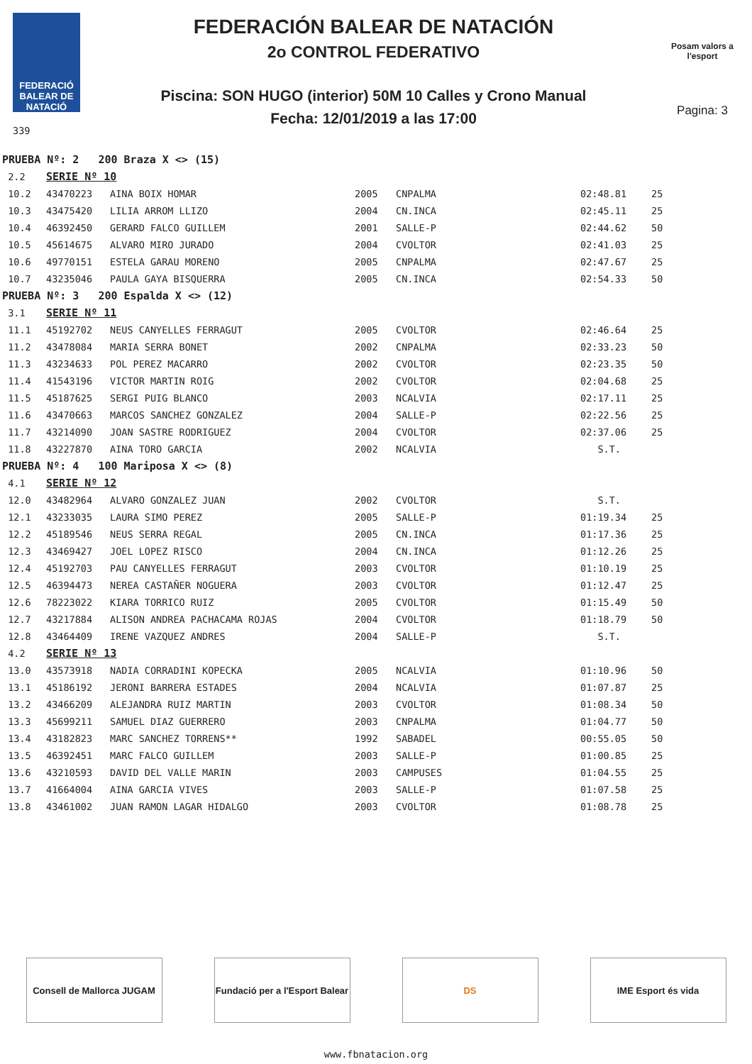FEDERACIÓ BALEAR DE NATACIÓ
339
FEDERACIÓN BALEAR DE NATACIÓN
2o CONTROL FEDERATIVO
Piscina: SON HUGO (interior) 50M 10 Calles y Crono Manual
Fecha: 12/01/2019 a las 17:00
Posam valors a l'esport
Pagina: 3
| PRUEBA Nº: 2 200 Braza X <> (15) | | | | | | |
| 2.2 | SERIE Nº 10 | | | | | |
| 10.2 | 43470223 | AINA BOIX HOMAR | 2005 | CNPALMA | 02:48.81 | 25 |
| 10.3 | 43475420 | LILIA ARROM LLIZO | 2004 | CN.INCA | 02:45.11 | 25 |
| 10.4 | 46392450 | GERARD FALCO GUILLEM | 2001 | SALLE-P | 02:44.62 | 50 |
| 10.5 | 45614675 | ALVARO MIRO JURADO | 2004 | CVOLTOR | 02:41.03 | 25 |
| 10.6 | 49770151 | ESTELA GARAU MORENO | 2005 | CNPALMA | 02:47.67 | 25 |
| 10.7 | 43235046 | PAULA GAYA BISQUERRA | 2005 | CN.INCA | 02:54.33 | 50 |
| PRUEBA Nº: 3 200 Espalda X <> (12) | | | | | | |
| 3.1 | SERIE Nº 11 | | | | | |
| 11.1 | 45192702 | NEUS CANYELLES FERRAGUT | 2005 | CVOLTOR | 02:46.64 | 25 |
| 11.2 | 43478084 | MARIA SERRA BONET | 2002 | CNPALMA | 02:33.23 | 50 |
| 11.3 | 43234633 | POL PEREZ MACARRO | 2002 | CVOLTOR | 02:23.35 | 50 |
| 11.4 | 41543196 | VICTOR MARTIN ROIG | 2002 | CVOLTOR | 02:04.68 | 25 |
| 11.5 | 45187625 | SERGI PUIG BLANCO | 2003 | NCALVIA | 02:17.11 | 25 |
| 11.6 | 43470663 | MARCOS SANCHEZ GONZALEZ | 2004 | SALLE-P | 02:22.56 | 25 |
| 11.7 | 43214090 | JOAN SASTRE RODRIGUEZ | 2004 | CVOLTOR | 02:37.06 | 25 |
| 11.8 | 43227870 | AINA TORO GARCIA | 2002 | NCALVIA | S.T. | |
| PRUEBA Nº: 4 100 Mariposa X <> (8) | | | | | | |
| 4.1 | SERIE Nº 12 | | | | | |
| 12.0 | 43482964 | ALVARO GONZALEZ JUAN | 2002 | CVOLTOR | S.T. | |
| 12.1 | 43233035 | LAURA SIMO PEREZ | 2005 | SALLE-P | 01:19.34 | 25 |
| 12.2 | 45189546 | NEUS SERRA REGAL | 2005 | CN.INCA | 01:17.36 | 25 |
| 12.3 | 43469427 | JOEL LOPEZ RISCO | 2004 | CN.INCA | 01:12.26 | 25 |
| 12.4 | 45192703 | PAU CANYELLES FERRAGUT | 2003 | CVOLTOR | 01:10.19 | 25 |
| 12.5 | 46394473 | NEREA CASTAÑER NOGUERA | 2003 | CVOLTOR | 01:12.47 | 25 |
| 12.6 | 78223022 | KIARA TORRICO RUIZ | 2005 | CVOLTOR | 01:15.49 | 50 |
| 12.7 | 43217884 | ALISON ANDREA PACHACAMA ROJAS | 2004 | CVOLTOR | 01:18.79 | 50 |
| 12.8 | 43464409 | IRENE VAZQUEZ ANDRES | 2004 | SALLE-P | S.T. | |
| 4.2 | SERIE Nº 13 | | | | | |
| 13.0 | 43573918 | NADIA CORRADINI KOPECKA | 2005 | NCALVIA | 01:10.96 | 50 |
| 13.1 | 45186192 | JERONI BARRERA ESTADES | 2004 | NCALVIA | 01:07.87 | 25 |
| 13.2 | 43466209 | ALEJANDRA RUIZ MARTIN | 2003 | CVOLTOR | 01:08.34 | 50 |
| 13.3 | 45699211 | SAMUEL DIAZ GUERRERO | 2003 | CNPALMA | 01:04.77 | 50 |
| 13.4 | 43182823 | MARC SANCHEZ TORRENS** | 1992 | SABADEL | 00:55.05 | 50 |
| 13.5 | 46392451 | MARC FALCO GUILLEM | 2003 | SALLE-P | 01:00.85 | 25 |
| 13.6 | 43210593 | DAVID DEL VALLE MARIN | 2003 | CAMPUSES | 01:04.55 | 25 |
| 13.7 | 41664004 | AINA GARCIA VIVES | 2003 | SALLE-P | 01:07.58 | 25 |
| 13.8 | 43461002 | JUAN RAMON LAGAR HIDALGO | 2003 | CVOLTOR | 01:08.78 | 25 |
Consell de Mallorca JUGAM
Fundació per a l'Esport Balear
DS IME Esport és vida
www.fbnatacion.org